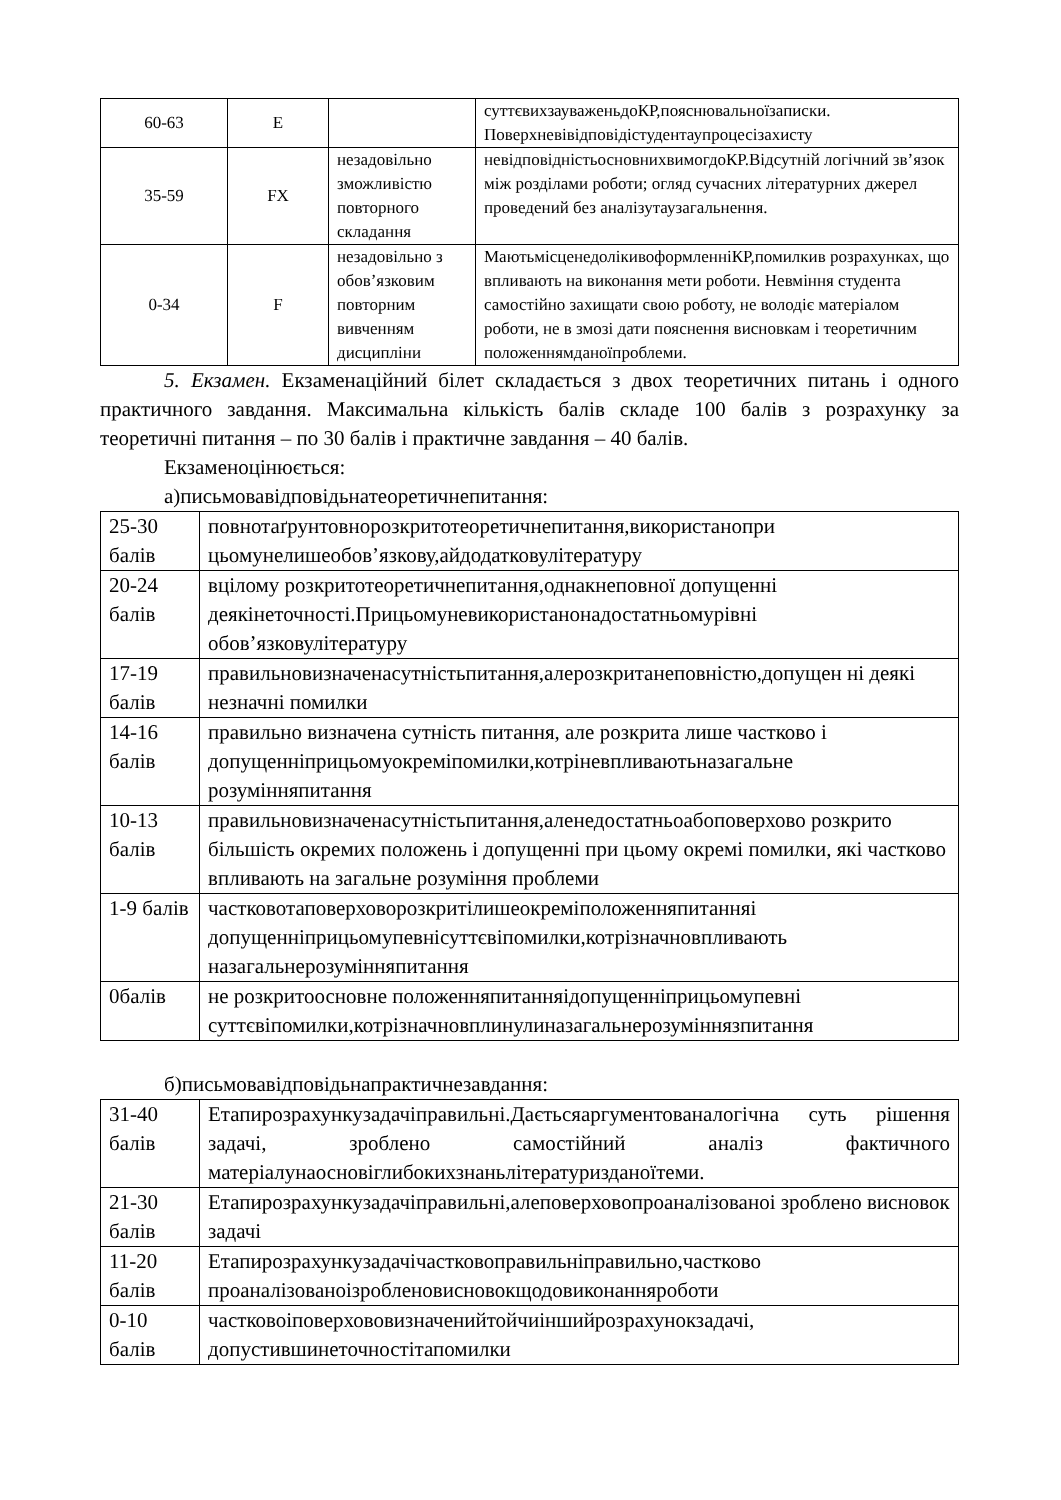| 60-63 | E | | суттєвихзауваженьдоКР,пояснювальноїзаписки. Поверхневівідповідістудентаупроцесізахисту |
| 35-59 | FX | незадовільно зможливістю повторного складання | невідповідністьосновнихвимогдоКР.Відсутній логічний зв’язок між розділами роботи; огляд сучасних літературних джерел проведений без аналізутаузагальнення. |
| 0-34 | F | незадовільно з обов’язковим повторним вивченням дисципліни | МаютьмісценедолікивоформленніКР,помилкив розрахунках, що впливають на виконання мети роботи. Невміння студента самостійно захищати свою роботу, не володіє матеріалом роботи, не в змозі дати пояснення висновкам і теоретичним положеннямданоїпроблеми. |
5. Екзамен. Екзаменаційний білет складається з двох теоретичних питань і одного практичного завдання. Максимальна кількість балів складе 100 балів з розрахунку за теоретичні питання – по 30 балів і практичне завдання – 40 балів.
Екзаменоцінюється:
а)письмовавідповідьнатеоретичнепитання:
| 25-30 балів | повнотаґрунтовнорозкритотеоретичнепитання,використанопри цьомунелишеобов’язкову,айдодатковулітературу |
| 20-24 балів | вцілому розкритотеоретичнепитання,однакнеповної допущенні деякінеточності.Прицьомуневикористанонадостатньомурівні обов’язковулітературу |
| 17-19 балів | правильновизначенасутністьпитання,алерозкританеповністю,допущен ні деякі незначні помилки |
| 14-16 балів | правильно визначена сутність питання, але розкрита лише частково і допущенніприцьомуокреміпомилки,котріневпливаютьназагальне розумінняпитання |
| 10-13 балів | правильновизначенасутністьпитання,аленедостатньоабоповерхово розкрито більшість окремих положень і допущенні при цьому окремі помилки, які частково впливають на загальне розуміння проблеми |
| 1-9 балів | частковотаповерховорозкритілишеокреміположенняпитанняі допущенніприцьомупевнісуттєвіпомилки,котрізначновпливають назагальнерозумінняпитання |
| 0балів | не розкритоосновне положенняпитанняідопущенніприцьомупевні суттєвіпомилки,котрізначновплинулиназагальнерозуміннязпитання |
б)письмовавідповідьнапрактичнезавдання:
| 31-40 балів | Етапирозрахункузадачіправильні.Даєтьсяаргументованалогічна суть рішення задачі, зроблено самостійний аналіз фактичного матеріалунаосновіглибокихзнаньлітературизданоїтеми. |
| 21-30 балів | Етапирозрахункузадачіправильні,алеповерховопроаналізованоі зроблено висновок задачі |
| 11-20 балів | Етапирозрахункузадачічастковоправильніправильно,частково проаналізованоізробленовисновокщодовиконанняроботи |
| 0-10 балів | частковоіповерхововизначенийтойчиіншийрозрахунокзадачі, допустившинеточностітапомилки |